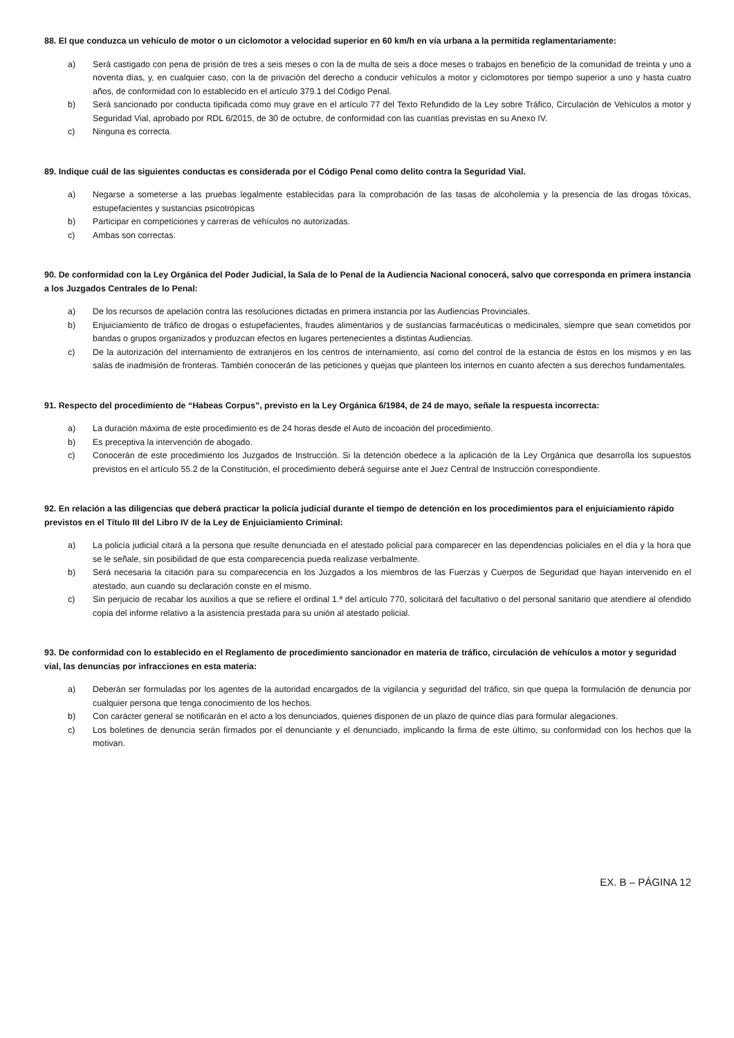88. El que conduzca un vehículo de motor o un ciclomotor a velocidad superior en 60 km/h en vía urbana a la permitida reglamentariamente:
a) Será castigado con pena de prisión de tres a seis meses o con la de multa de seis a doce meses o trabajos en beneficio de la comunidad de treinta y uno a noventa días, y, en cualquier caso, con la de privación del derecho a conducir vehículos a motor y ciclomotores por tiempo superior a uno y hasta cuatro años, de conformidad con lo establecido en el artículo 379.1 del Código Penal.
b) Será sancionado por conducta tipificada como muy grave en el artículo 77 del Texto Refundido de la Ley sobre Tráfico, Circulación de Vehículos a motor y Seguridad Vial, aprobado por RDL 6/2015, de 30 de octubre, de conformidad con las cuantías previstas en su Anexo IV.
c) Ninguna es correcta.
89. Indique cuál de las siguientes conductas es considerada por el Código Penal como delito contra la Seguridad Vial.
a) Negarse a someterse a las pruebas legalmente establecidas para la comprobación de las tasas de alcoholemia y la presencia de las drogas tóxicas, estupefacientes y sustancias psicotrópicas
b) Participar en competiciones y carreras de vehículos no autorizadas.
c) Ambas son correctas.
90. De conformidad con la Ley Orgánica del Poder Judicial, la Sala de lo Penal de la Audiencia Nacional conocerá, salvo que corresponda en primera instancia a los Juzgados Centrales de lo Penal:
a) De los recursos de apelación contra las resoluciones dictadas en primera instancia por las Audiencias Provinciales.
b) Enjuiciamiento de tráfico de drogas o estupefacientes, fraudes alimentarios y de sustancias farmacéuticas o medicinales, siempre que sean cometidos por bandas o grupos organizados y produzcan efectos en lugares pertenecientes a distintas Audiencias.
c) De la autorización del internamiento de extranjeros en los centros de internamiento, así como del control de la estancia de éstos en los mismos y en las salas de inadmisión de fronteras. También conocerán de las peticiones y quejas que planteen los internos en cuanto afecten a sus derechos fundamentales.
91. Respecto del procedimiento de “Habeas Corpus”, previsto en la Ley Orgánica 6/1984, de 24 de mayo, señale la respuesta incorrecta:
a) La duración máxima de este procedimiento es de 24 horas desde el Auto de incoación del procedimiento.
b) Es preceptiva la intervención de abogado.
c) Conocerán de este procedimiento los Juzgados de Instrucción. Si la detención obedece a la aplicación de la Ley Orgánica que desarrolla los supuestos previstos en el artículo 55.2 de la Constitución, el procedimiento deberá seguirse ante el Juez Central de Instrucción correspondiente.
92. En relación a las diligencias que deberá practicar la policía judicial durante el tiempo de detención en los procedimientos para el enjuiciamiento rápido previstos en el Título III del Libro IV de la Ley de Enjuiciamiento Criminal:
a) La policía judicial citará a la persona que resulte denunciada en el atestado policial para comparecer en las dependencias policiales en el día y la hora que se le señale, sin posibilidad de que esta comparecencia pueda realizase verbalmente.
b) Será necesaria la citación para su comparecencia en los Juzgados a los miembros de las Fuerzas y Cuerpos de Seguridad que hayan intervenido en el atestado, aun cuando su declaración conste en el mismo.
c) Sin perjuicio de recabar los auxilios a que se refiere el ordinal 1.ª del artículo 770, solicitará del facultativo o del personal sanitario que atendiere al ofendido copia del informe relativo a la asistencia prestada para su unión al atestado policial.
93. De conformidad con lo establecido en el Reglamento de procedimiento sancionador en materia de tráfico, circulación de vehículos a motor y seguridad vial, las denuncias por infracciones en esta materia:
a) Deberán ser formuladas por los agentes de la autoridad encargados de la vigilancia y seguridad del tráfico, sin que quepa la formulación de denuncia por cualquier persona que tenga conocimiento de los hechos.
b) Con carácter general se notificarán en el acto a los denunciados, quienes disponen de un plazo de quince días para formular alegaciones.
c) Los boletines de denuncia serán firmados por el denunciante y el denunciado, implicando la firma de este último, su conformidad con los hechos que la motivan.
EX. B – PÁGINA 12